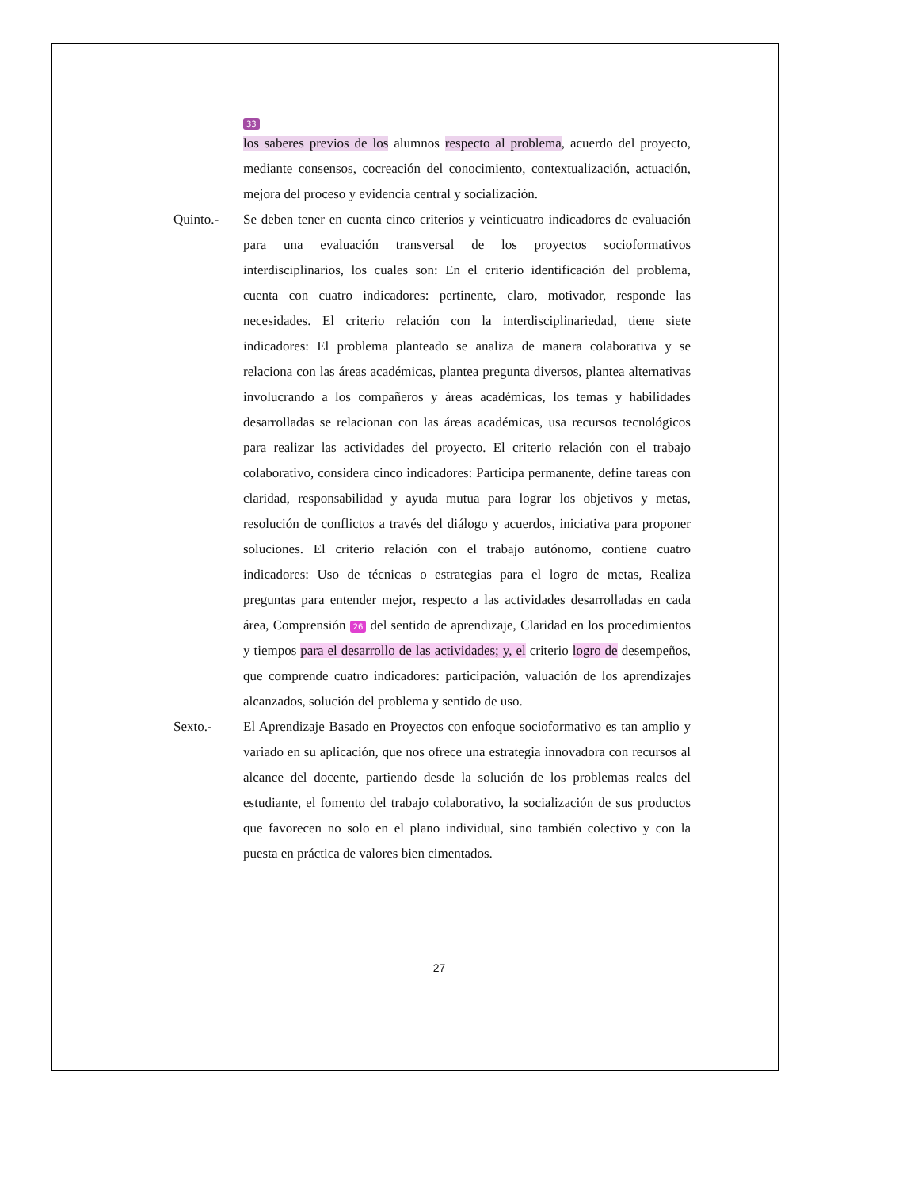33
los saberes previos de los alumnos respecto al problema, acuerdo del proyecto, mediante consensos, cocreación del conocimiento, contextualización, actuación, mejora del proceso y evidencia central y socialización.
Quinto.- Se deben tener en cuenta cinco criterios y veinticuatro indicadores de evaluación para una evaluación transversal de los proyectos socioformativos interdisciplinarios, los cuales son: En el criterio identificación del problema, cuenta con cuatro indicadores: pertinente, claro, motivador, responde las necesidades. El criterio relación con la interdisciplinariedad, tiene siete indicadores: El problema planteado se analiza de manera colaborativa y se relaciona con las áreas académicas, plantea pregunta diversos, plantea alternativas involucrando a los compañeros y áreas académicas, los temas y habilidades desarrolladas se relacionan con las áreas académicas, usa recursos tecnológicos para realizar las actividades del proyecto. El criterio relación con el trabajo colaborativo, considera cinco indicadores: Participa permanente, define tareas con claridad, responsabilidad y ayuda mutua para lograr los objetivos y metas, resolución de conflictos a través del diálogo y acuerdos, iniciativa para proponer soluciones. El criterio relación con el trabajo autónomo, contiene cuatro indicadores: Uso de técnicas o estrategias para el logro de metas, Realiza preguntas para entender mejor, respecto a las actividades desarrolladas en cada área, Comprensión 26 del sentido de aprendizaje, Claridad en los procedimientos y tiempos para el desarrollo de las actividades; y, el criterio logro de desempeños, que comprende cuatro indicadores: participación, valuación de los aprendizajes alcanzados, solución del problema y sentido de uso.
Sexto.- El Aprendizaje Basado en Proyectos con enfoque socioformativo es tan amplio y variado en su aplicación, que nos ofrece una estrategia innovadora con recursos al alcance del docente, partiendo desde la solución de los problemas reales del estudiante, el fomento del trabajo colaborativo, la socialización de sus productos que favorecen no solo en el plano individual, sino también colectivo y con la puesta en práctica de valores bien cimentados.
27